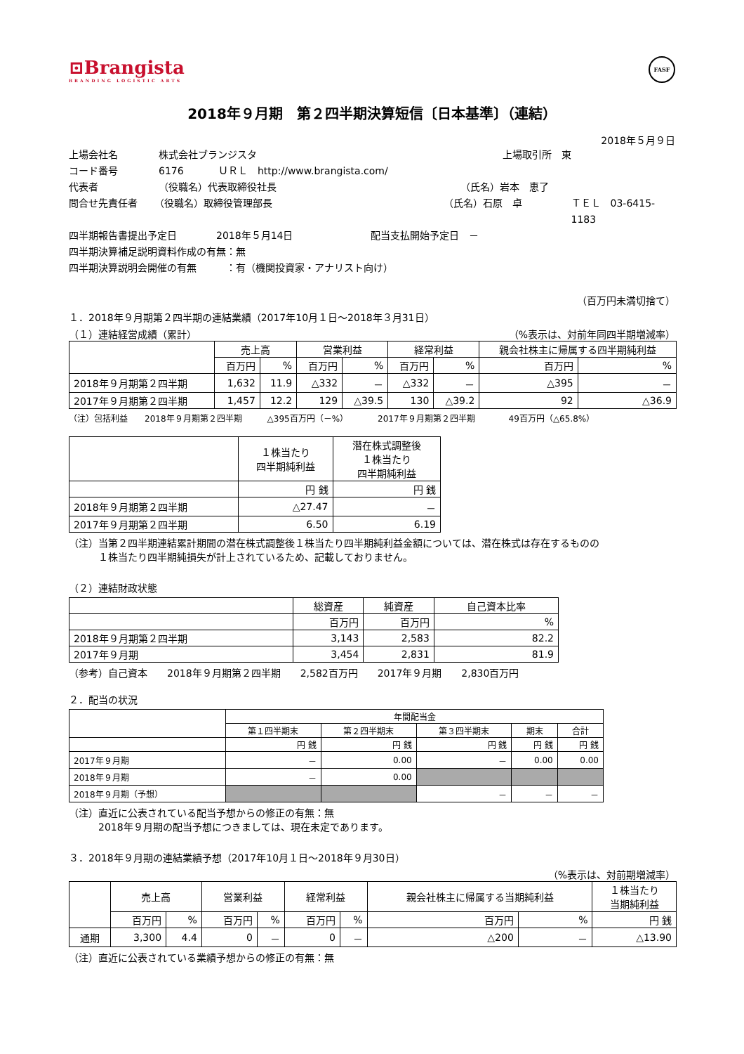⊡Brangista
BRANDING LOGISTIC ARTS
FASF
2018年９月期　第２四半期決算短信〔日本基準〕（連結）
2018年５月９日
上場会社名 株式会社ブランジスタ 上場取引所　東
コード番号 6176 ＵＲＬ　http://www.brangista.com/
代表者 （役職名）代表取締役社長 （氏名）岩本　恵了
問合せ先責任者 （役職名）取締役管理部長 （氏名）石原　卓 ＴＥＬ　03-6415-1183
四半期報告書提出予定日 2018年５月14日 配当支払開始予定日　－
四半期決算補足説明資料作成の有無：無
四半期決算説明会開催の有無　　　：有（機関投資家・アナリスト向け）
（百万円未満切捨て）
１．2018年９月期第２四半期の連結業績（2017年10月１日～2018年３月31日）
（１）連結経営成績（累計） （%表示は、対前年同四半期増減率）
| | 売上高 | | 営業利益 | | 経常利益 | | 親会社株主に帰属する四半期純利益 | |
| --- | --- | --- | --- | --- | --- | --- | --- | --- |
| | 百万円 | % | 百万円 | % | 百万円 | % | 百万円 | % |
| 2018年９月期第２四半期 | 1,632 | 11.9 | △332 | － | △332 | － | △395 | － |
| 2017年９月期第２四半期 | 1,457 | 12.2 | 129 | △39.5 | 130 | △39.2 | 92 | △36.9 |
（注）包括利益　　2018年９月期第２四半期　　　△395百万円（－%）　　　　2017年９月期第２四半期　　　　49百万円（△65.8%）
| | １株当たり 四半期純利益 | 潜在株式調整後 １株当たり 四半期純利益 |
| --- | --- | --- |
| | 円 銭 | 円 銭 |
| 2018年９月期第２四半期 | △27.47 | － |
| 2017年９月期第２四半期 | 6.50 | 6.19 |
（注）当第２四半期連結累計期間の潜在株式調整後１株当たり四半期純利益金額については、潜在株式は存在するものの
　　　１株当たり四半期純損失が計上されているため、記載しておりません。
（２）連結財政状態
| | 総資産 | 純資産 | 自己資本比率 |
| --- | --- | --- | --- |
| | 百万円 | 百万円 | % |
| 2018年９月期第２四半期 | 3,143 | 2,583 | 82.2 |
| 2017年９月期 | 3,454 | 2,831 | 81.9 |
（参考）自己資本　　2018年９月期第２四半期　　2,582百万円　　2017年９月期　　2,830百万円
２．配当の状況
| | 年間配当金 | | | | |
| --- | --- | --- | --- | --- | --- |
| | 第１四半期末 | 第２四半期末 | 第３四半期末 | 期末 | 合計 |
| | 円 銭 | 円 銭 | 円 銭 | 円 銭 | 円 銭 |
| 2017年９月期 | － | 0.00 | － | 0.00 | 0.00 |
| 2018年９月期 | － | 0.00 | | | |
| 2018年９月期（予想） | | | － | － | － |
（注）直近に公表されている配当予想からの修正の有無：無
　　　2018年９月期の配当予想につきましては、現在未定であります。
３．2018年９月期の連結業績予想（2017年10月１日～2018年９月30日）
（%表示は、対前期増減率）
| | 売上高 | | 営業利益 | | 経常利益 | | 親会社株主に帰属する当期純利益 | | １株当たり 当期純利益 |
| --- | --- | --- | --- | --- | --- | --- | --- | --- | --- |
| | 百万円 | % | 百万円 | % | 百万円 | % | 百万円 | % | 円 銭 |
| 通期 | 3,300 | 4.4 | 0 | － | 0 | － | △200 | － | △13.90 |
（注）直近に公表されている業績予想からの修正の有無：無